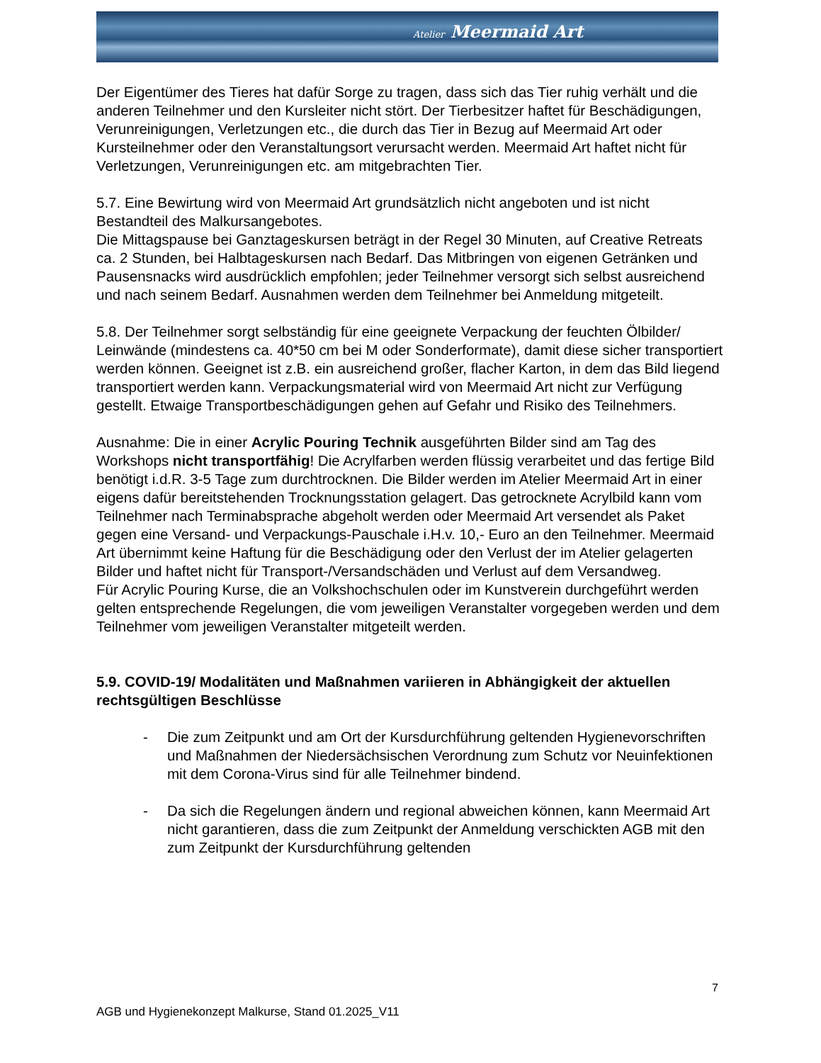Atelier Meermaid Art
Der Eigentümer des Tieres hat dafür Sorge zu tragen, dass sich das Tier ruhig verhält und die anderen Teilnehmer und den Kursleiter nicht stört. Der Tierbesitzer haftet für Beschädigungen, Verunreinigungen, Verletzungen etc., die durch das Tier in Bezug auf Meermaid Art oder Kursteilnehmer oder den Veranstaltungsort verursacht werden. Meermaid Art haftet nicht für Verletzungen, Verunreinigungen etc. am mitgebrachten Tier.
5.7. Eine Bewirtung wird von Meermaid Art grundsätzlich nicht angeboten und ist nicht Bestandteil des Malkursangebotes.
Die Mittagspause bei Ganztageskursen beträgt in der Regel 30 Minuten, auf Creative Retreats ca. 2 Stunden, bei Halbtageskursen nach Bedarf. Das Mitbringen von eigenen Getränken und Pausensnacks wird ausdrücklich empfohlen; jeder Teilnehmer versorgt sich selbst ausreichend und nach seinem Bedarf. Ausnahmen werden dem Teilnehmer bei Anmeldung mitgeteilt.
5.8. Der Teilnehmer sorgt selbständig für eine geeignete Verpackung der feuchten Ölbilder/ Leinwände (mindestens ca. 40*50 cm bei M oder Sonderformate), damit diese sicher transportiert werden können. Geeignet ist z.B. ein ausreichend großer, flacher Karton, in dem das Bild liegend transportiert werden kann. Verpackungsmaterial wird von Meermaid Art nicht zur Verfügung gestellt. Etwaige Transportbeschädigungen gehen auf Gefahr und Risiko des Teilnehmers.
Ausnahme: Die in einer Acrylic Pouring Technik ausgeführten Bilder sind am Tag des Workshops nicht transportfähig! Die Acrylfarben werden flüssig verarbeitet und das fertige Bild benötigt i.d.R. 3-5 Tage zum durchtrocknen. Die Bilder werden im Atelier Meermaid Art in einer eigens dafür bereitstehenden Trocknungsstation gelagert. Das getrocknete Acrylbild kann vom Teilnehmer nach Terminabsprache abgeholt werden oder Meermaid Art versendet als Paket gegen eine Versand- und Verpackungs-Pauschale i.H.v. 10,- Euro an den Teilnehmer. Meermaid Art übernimmt keine Haftung für die Beschädigung oder den Verlust der im Atelier gelagerten Bilder und haftet nicht für Transport-/Versandschäden und Verlust auf dem Versandweg.
Für Acrylic Pouring Kurse, die an Volkshochschulen oder im Kunstverein durchgeführt werden gelten entsprechende Regelungen, die vom jeweiligen Veranstalter vorgegeben werden und dem Teilnehmer vom jeweiligen Veranstalter mitgeteilt werden.
5.9. COVID-19/ Modalitäten und Maßnahmen variieren in Abhängigkeit der aktuellen rechtsgültigen Beschlüsse
- Die zum Zeitpunkt und am Ort der Kursdurchführung geltenden Hygienevorschriften und Maßnahmen der Niedersächsischen Verordnung zum Schutz vor Neuinfektionen mit dem Corona-Virus sind für alle Teilnehmer bindend.
- Da sich die Regelungen ändern und regional abweichen können, kann Meermaid Art nicht garantieren, dass die zum Zeitpunkt der Anmeldung verschickten AGB mit den zum Zeitpunkt der Kursdurchführung geltenden
7
AGB und Hygienekonzept Malkurse, Stand 01.2025_V11